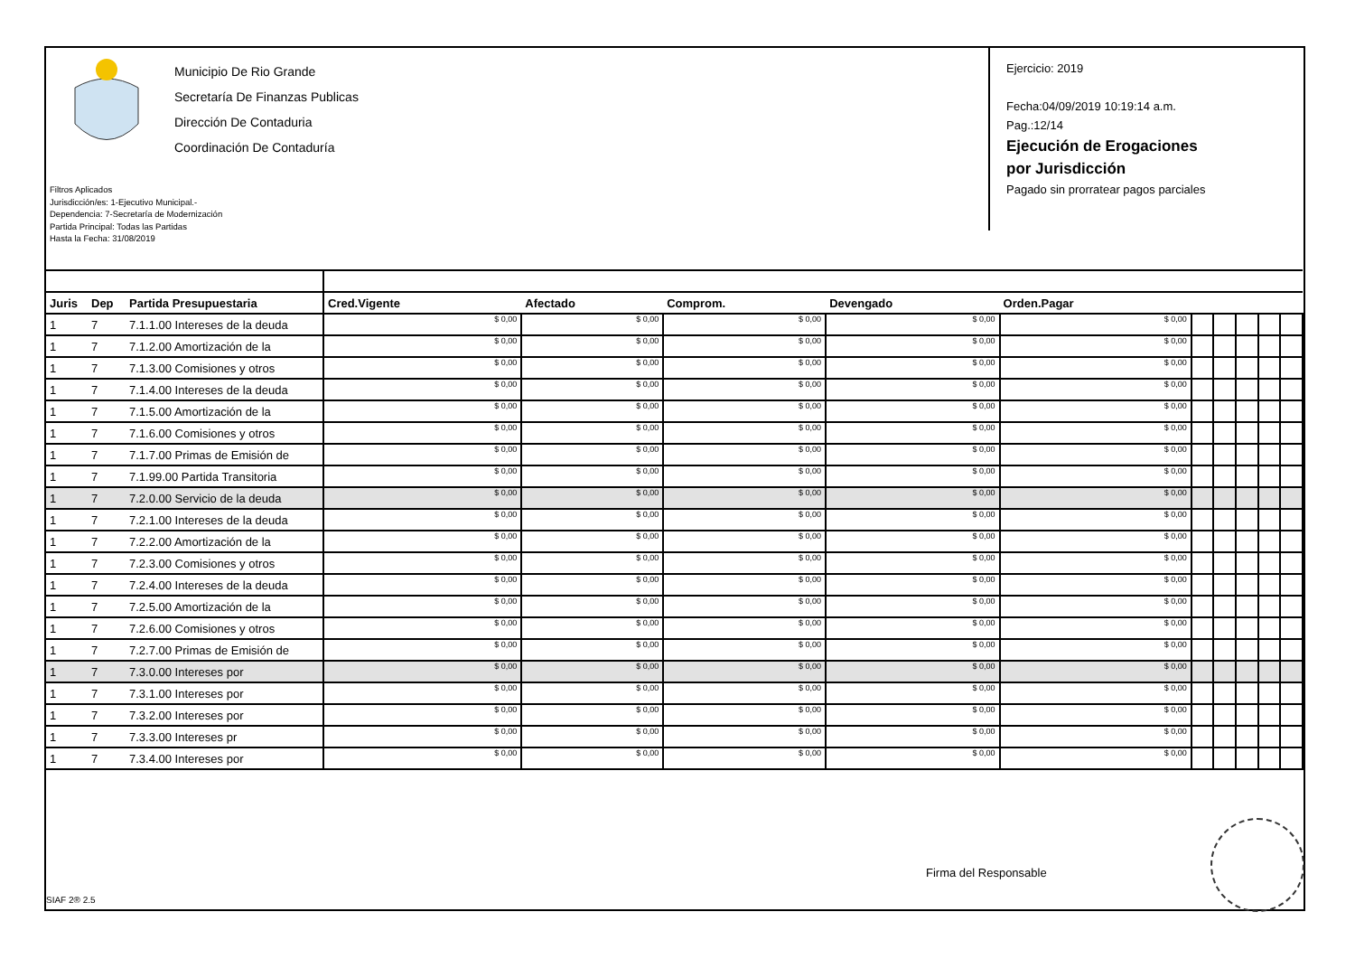Municipio De Rio Grande
Secretaría De Finanzas Publicas
Dirección De Contaduria
Coordinación De Contaduría
Filtros Aplicados
Jurisdicción/es: 1-Ejecutivo Municipal.-
Dependencia: 7-Secretaría de Modernización
Partida Principal: Todas las Partidas
Hasta la Fecha: 31/08/2019
Ejercicio: 2019
Fecha:04/09/2019 10:19:14 a.m.
Pag.:12/14
Ejecución de Erogaciones
por Jurisdicción
Pagado sin prorratear pagos parciales
| Juris | Dep | Partida Presupuestaria | Cred.Vigente | Afectado | Comprom. | Devengado | Orden.Pagar | | | | | |
| --- | --- | --- | --- | --- | --- | --- | --- | --- | --- | --- | --- | --- |
| 1 | 7 | 7.1.1.00 Intereses de la deuda | $ 0,00 | $ 0,00 | $ 0,00 | $ 0,00 | $ 0,00 | | | | | |
| 1 | 7 | 7.1.2.00 Amortización de la | $ 0,00 | $ 0,00 | $ 0,00 | $ 0,00 | $ 0,00 | | | | | |
| 1 | 7 | 7.1.3.00 Comisiones y otros | $ 0,00 | $ 0,00 | $ 0,00 | $ 0,00 | $ 0,00 | | | | | |
| 1 | 7 | 7.1.4.00 Intereses de la deuda | $ 0,00 | $ 0,00 | $ 0,00 | $ 0,00 | $ 0,00 | | | | | |
| 1 | 7 | 7.1.5.00 Amortización de la | $ 0,00 | $ 0,00 | $ 0,00 | $ 0,00 | $ 0,00 | | | | | |
| 1 | 7 | 7.1.6.00 Comisiones y otros | $ 0,00 | $ 0,00 | $ 0,00 | $ 0,00 | $ 0,00 | | | | | |
| 1 | 7 | 7.1.7.00 Primas de Emisión de | $ 0,00 | $ 0,00 | $ 0,00 | $ 0,00 | $ 0,00 | | | | | |
| 1 | 7 | 7.1.99.00 Partida Transitoria | $ 0,00 | $ 0,00 | $ 0,00 | $ 0,00 | $ 0,00 | | | | | |
| 1 | 7 | 7.2.0.00 Servicio de la deuda | $ 0,00 | $ 0,00 | $ 0,00 | $ 0,00 | $ 0,00 | | | | | |
| 1 | 7 | 7.2.1.00 Intereses de la deuda | $ 0,00 | $ 0,00 | $ 0,00 | $ 0,00 | $ 0,00 | | | | | |
| 1 | 7 | 7.2.2.00 Amortización de la | $ 0,00 | $ 0,00 | $ 0,00 | $ 0,00 | $ 0,00 | | | | | |
| 1 | 7 | 7.2.3.00 Comisiones y otros | $ 0,00 | $ 0,00 | $ 0,00 | $ 0,00 | $ 0,00 | | | | | |
| 1 | 7 | 7.2.4.00 Intereses de la deuda | $ 0,00 | $ 0,00 | $ 0,00 | $ 0,00 | $ 0,00 | | | | | |
| 1 | 7 | 7.2.5.00 Amortización de la | $ 0,00 | $ 0,00 | $ 0,00 | $ 0,00 | $ 0,00 | | | | | |
| 1 | 7 | 7.2.6.00 Comisiones y otros | $ 0,00 | $ 0,00 | $ 0,00 | $ 0,00 | $ 0,00 | | | | | |
| 1 | 7 | 7.2.7.00 Primas de Emisión de | $ 0,00 | $ 0,00 | $ 0,00 | $ 0,00 | $ 0,00 | | | | | |
| 1 | 7 | 7.3.0.00 Intereses por | $ 0,00 | $ 0,00 | $ 0,00 | $ 0,00 | $ 0,00 | | | | | |
| 1 | 7 | 7.3.1.00 Intereses por | $ 0,00 | $ 0,00 | $ 0,00 | $ 0,00 | $ 0,00 | | | | | |
| 1 | 7 | 7.3.2.00 Intereses por | $ 0,00 | $ 0,00 | $ 0,00 | $ 0,00 | $ 0,00 | | | | | |
| 1 | 7 | 7.3.3.00 Intereses pr | $ 0,00 | $ 0,00 | $ 0,00 | $ 0,00 | $ 0,00 | | | | | |
| 1 | 7 | 7.3.4.00 Intereses por | $ 0,00 | $ 0,00 | $ 0,00 | $ 0,00 | $ 0,00 | | | | | |
Firma del Responsable
SIAF 2® 2.5